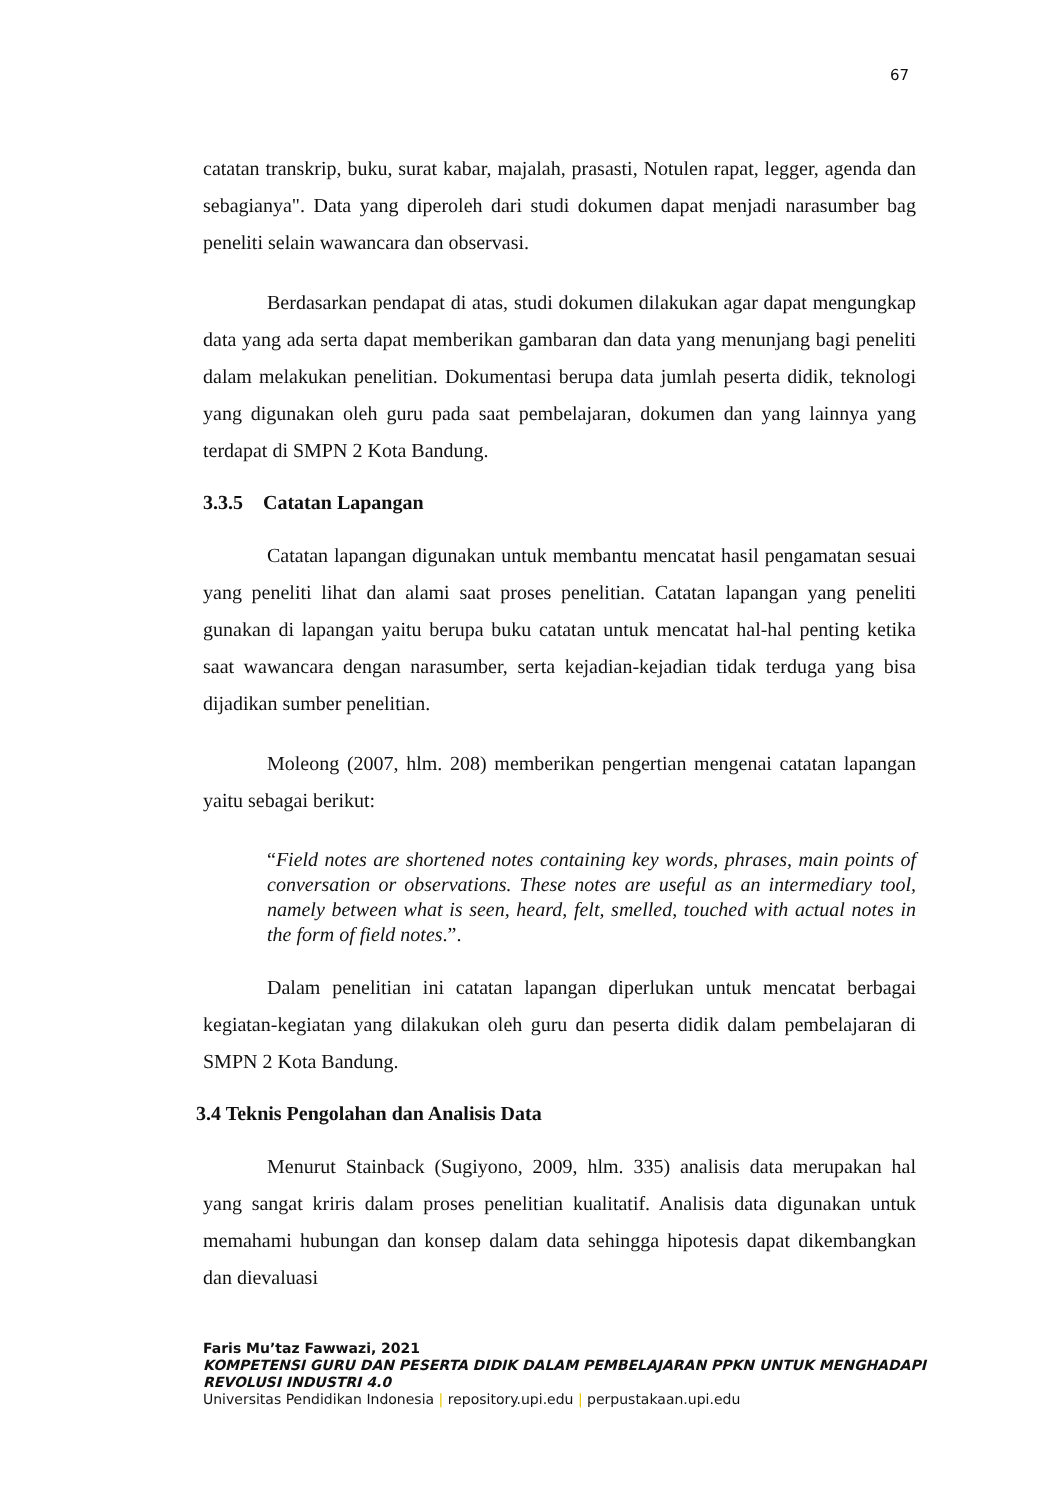67
catatan transkrip, buku, surat kabar, majalah, prasasti, Notulen rapat, legger, agenda dan sebagianya". Data yang diperoleh dari studi dokumen dapat menjadi narasumber bag peneliti selain wawancara dan observasi.
Berdasarkan pendapat di atas, studi dokumen dilakukan agar dapat mengungkap data yang ada serta dapat memberikan gambaran dan data yang menunjang bagi peneliti dalam melakukan penelitian. Dokumentasi berupa data jumlah peserta didik, teknologi yang digunakan oleh guru pada saat pembelajaran, dokumen dan yang lainnya yang terdapat di SMPN 2 Kota Bandung.
3.3.5 Catatan Lapangan
Catatan lapangan digunakan untuk membantu mencatat hasil pengamatan sesuai yang peneliti lihat dan alami saat proses penelitian. Catatan lapangan yang peneliti gunakan di lapangan yaitu berupa buku catatan untuk mencatat hal-hal penting ketika saat wawancara dengan narasumber, serta kejadian-kejadian tidak terduga yang bisa dijadikan sumber penelitian.
Moleong (2007, hlm. 208) memberikan pengertian mengenai catatan lapangan yaitu sebagai berikut:
“Field notes are shortened notes containing key words, phrases, main points of conversation or observations. These notes are useful as an intermediary tool, namely between what is seen, heard, felt, smelled, touched with actual notes in the form of field notes.”.
Dalam penelitian ini catatan lapangan diperlukan untuk mencatat berbagai kegiatan-kegiatan yang dilakukan oleh guru dan peserta didik dalam pembelajaran di SMPN 2 Kota Bandung.
3.4 Teknis Pengolahan dan Analisis Data
Menurut Stainback (Sugiyono, 2009, hlm. 335) analisis data merupakan hal yang sangat kriris dalam proses penelitian kualitatif. Analisis data digunakan untuk memahami hubungan dan konsep dalam data sehingga hipotesis dapat dikembangkan dan dievaluasi
Faris Mu’taz Fawwazi, 2021
KOMPETENSI GURU DAN PESERTA DIDIK DALAM PEMBELAJARAN PPKN UNTUK MENGHADAPI
REVOLUSI INDUSTRI 4.0
Universitas Pendidikan Indonesia | repository.upi.edu | perpustakaan.upi.edu